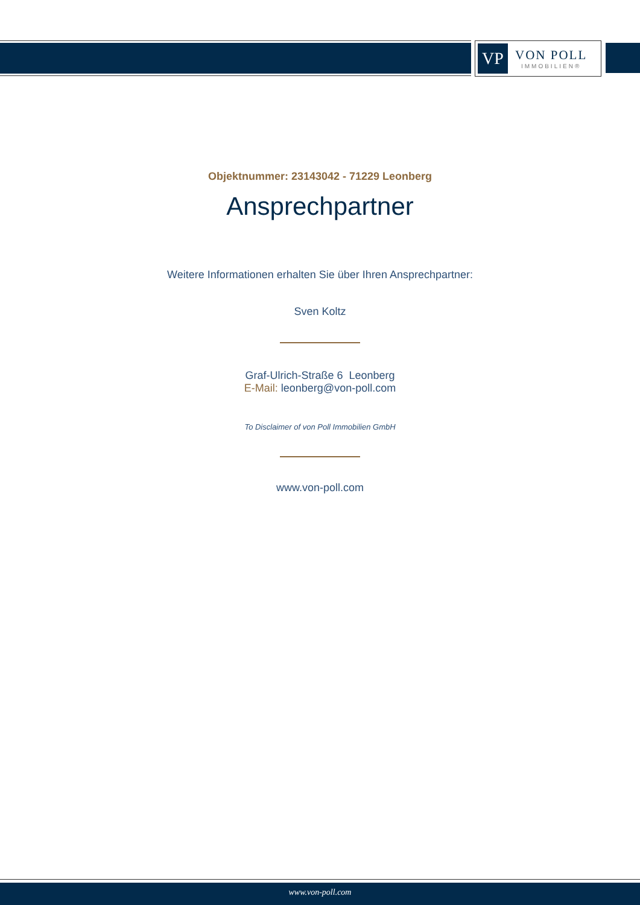VP
VON POLL
IMMOBILIEN®
Objektnummer: 23143042 - 71229 Leonberg
Ansprechpartner
Weitere Informationen erhalten Sie über Ihren Ansprechpartner:
Sven Koltz
Graf-Ulrich-Straße 6 Leonberg
E-Mail: leonberg@von-poll.com
To Disclaimer of von Poll Immobilien GmbH
www.von-poll.com
www.von-poll.com